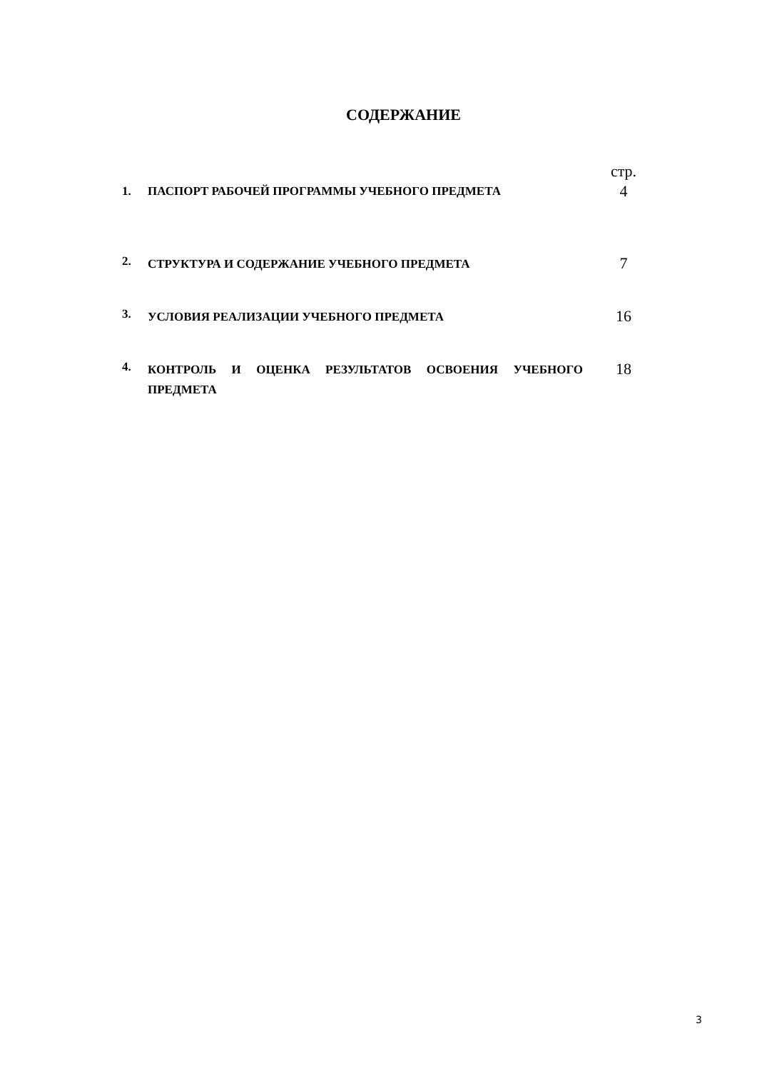СОДЕРЖАНИЕ
| | | стр. |
| 1. | ПАСПОРТ РАБОЧЕЙ ПРОГРАММЫ УЧЕБНОГО ПРЕДМЕТА | 4 |
| 2. | СТРУКТУРА И СОДЕРЖАНИЕ УЧЕБНОГО ПРЕДМЕТА | 7 |
| 3. | УСЛОВИЯ РЕАЛИЗАЦИИ УЧЕБНОГО ПРЕДМЕТА | 16 |
| 4. | КОНТРОЛЬ И ОЦЕНКА РЕЗУЛЬТАТОВ ОСВОЕНИЯ УЧЕБНОГО ПРЕДМЕТА | 18 |
3